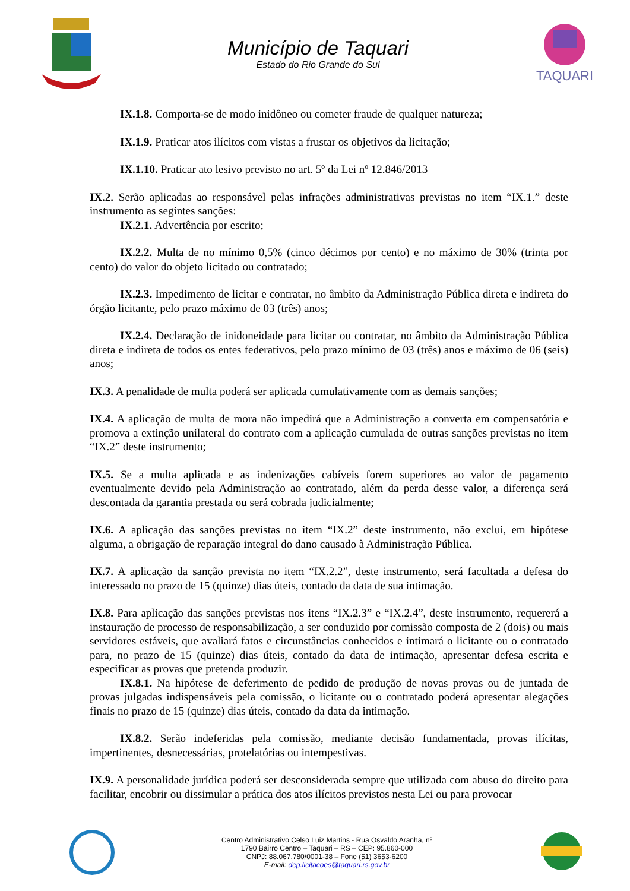Município de Taquari
Estado do Rio Grande do Sul
TAQUARI
IX.1.8. Comporta-se de modo inidôneo ou cometer fraude de qualquer natureza;
IX.1.9. Praticar atos ilícitos com vistas a frustar os objetivos da licitação;
IX.1.10. Praticar ato lesivo previsto no art. 5º da Lei nº 12.846/2013
IX.2. Serão aplicadas ao responsável pelas infrações administrativas previstas no item “IX.1.” deste instrumento as segintes sanções:
IX.2.1. Advertência por escrito;
IX.2.2. Multa de no mínimo 0,5% (cinco décimos por cento) e no máximo de 30% (trinta por cento) do valor do objeto licitado ou contratado;
IX.2.3. Impedimento de licitar e contratar, no âmbito da Administração Pública direta e indireta do órgão licitante, pelo prazo máximo de 03 (três) anos;
IX.2.4. Declaração de inidoneidade para licitar ou contratar, no âmbito da Administração Pública direta e indireta de todos os entes federativos, pelo prazo mínimo de 03 (três) anos e máximo de 06 (seis) anos;
IX.3. A penalidade de multa poderá ser aplicada cumulativamente com as demais sanções;
IX.4. A aplicação de multa de mora não impedirá que a Administração a converta em compensatória e promova a extinção unilateral do contrato com a aplicação cumulada de outras sanções previstas no item “IX.2” deste instrumento;
IX.5. Se a multa aplicada e as indenizações cabíveis forem superiores ao valor de pagamento eventualmente devido pela Administração ao contratado, além da perda desse valor, a diferença será descontada da garantia prestada ou será cobrada judicialmente;
IX.6. A aplicação das sanções previstas no item “IX.2” deste instrumento, não exclui, em hipótese alguma, a obrigação de reparação integral do dano causado à Administração Pública.
IX.7. A aplicação da sanção prevista no item “IX.2.2”, deste instrumento, será facultada a defesa do interessado no prazo de 15 (quinze) dias úteis, contado da data de sua intimação.
IX.8. Para aplicação das sanções previstas nos itens “IX.2.3” e “IX.2.4”, deste instrumento, requererá a instauração de processo de responsabilização, a ser conduzido por comissão composta de 2 (dois) ou mais servidores estáveis, que avaliará fatos e circunstâncias conhecidos e intimará o licitante ou o contratado para, no prazo de 15 (quinze) dias úteis, contado da data de intimação, apresentar defesa escrita e especificar as provas que pretenda produzir.
IX.8.1. Na hipótese de deferimento de pedido de produção de novas provas ou de juntada de provas julgadas indispensáveis pela comissão, o licitante ou o contratado poderá apresentar alegações finais no prazo de 15 (quinze) dias úteis, contado da data da intimação.
IX.8.2. Serão indeferidas pela comissão, mediante decisão fundamentada, provas ilícitas, impertinentes, desnecessárias, protelatórias ou intempestivas.
IX.9. A personalidade jurídica poderá ser desconsiderada sempre que utilizada com abuso do direito para facilitar, encobrir ou dissimular a prática dos atos ilícitos previstos nesta Lei ou para provocar
Centro Administrativo Celso Luiz Martins - Rua Osvaldo Aranha, nº
1790 Bairro Centro – Taquari – RS – CEP: 95.860-000
CNPJ: 88.067.780/0001-38 – Fone (51) 3653-6200
E-mail: dep.licitacoes@taquari.rs.gov.br